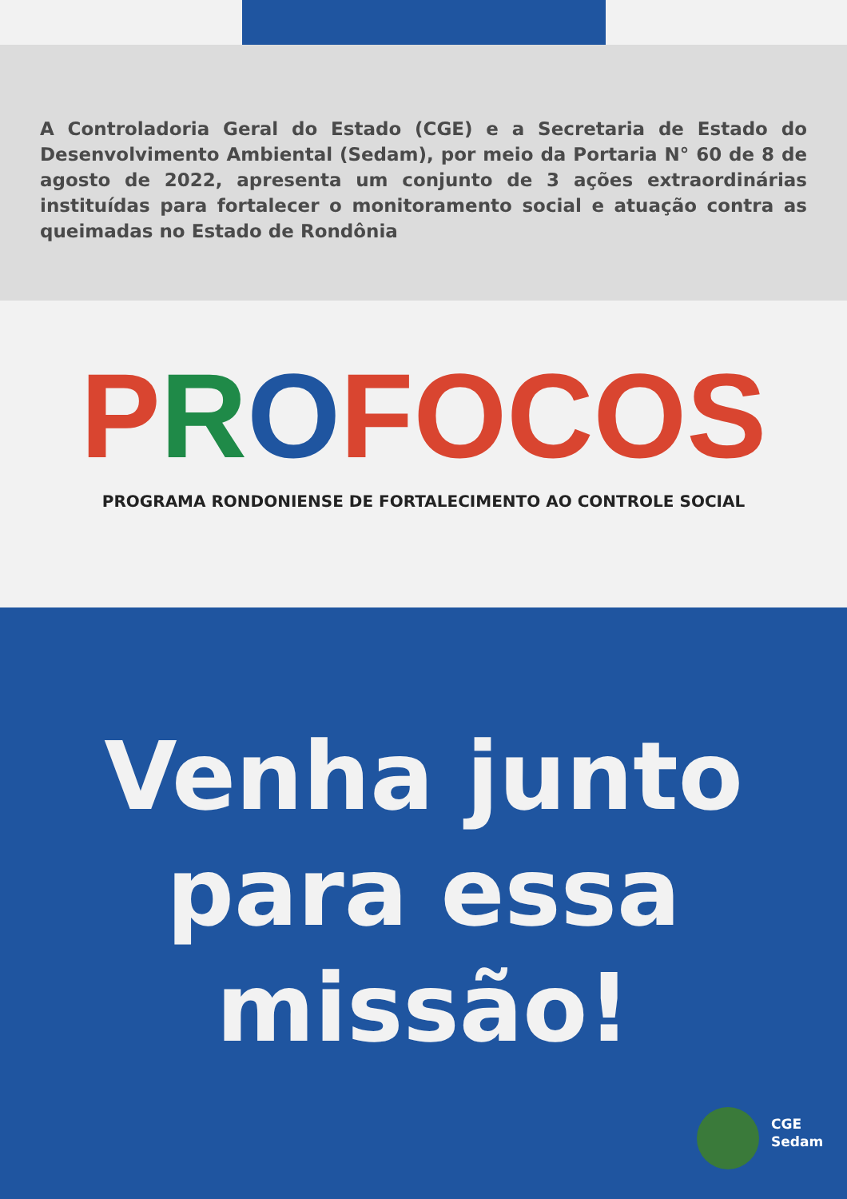A Controladoria Geral do Estado (CGE) e a Secretaria de Estado do Desenvolvimento Ambiental (Sedam), por meio da Portaria N° 60 de 8 de agosto de 2022, apresenta um conjunto de 3 ações extraordinárias instituídas para fortalecer o monitoramento social e atuação contra as queimadas no Estado de Rondônia
PROFOCOS
PROGRAMA RONDONIENSE DE FORTALECIMENTO AO CONTROLE SOCIAL
Venha junto
para essa
missão!
CGE
Sedam